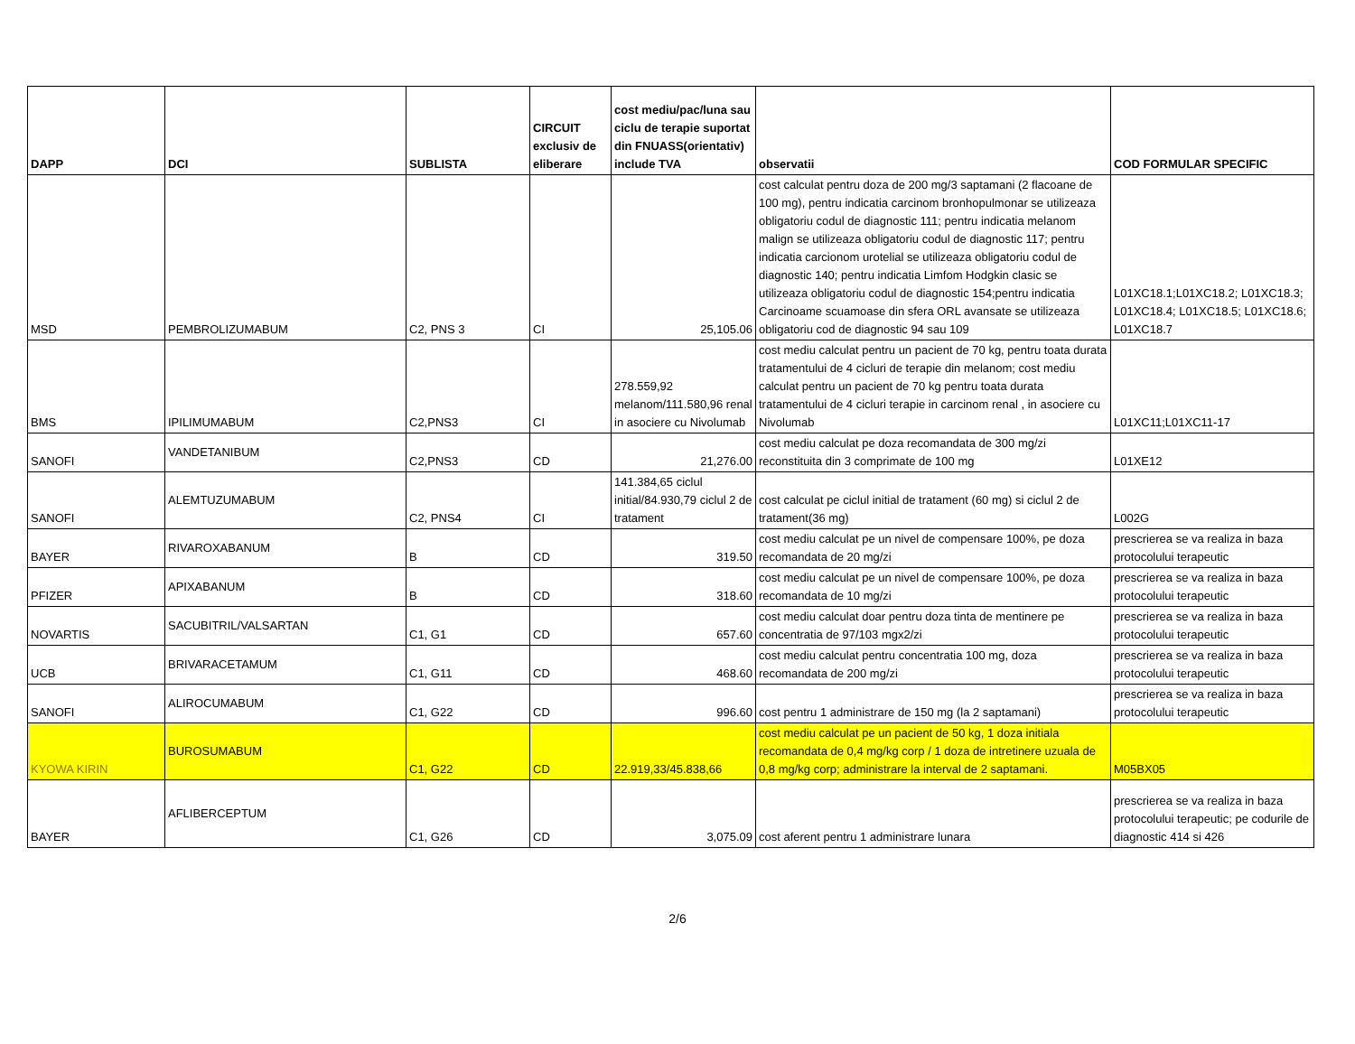| DAPP | DCI | SUBLISTA | CIRCUIT exclusiv de eliberare | cost mediu/pac/luna sau ciclu de terapie suportat din FNUASS(orientativ) include TVA | observatii | COD FORMULAR SPECIFIC |
| --- | --- | --- | --- | --- | --- | --- |
| MSD | PEMBROLIZUMABUM | C2, PNS 3 | CI | 25,105.06 | cost calculat pentru doza de 200 mg/3 saptamani (2 flacoane de 100 mg), pentru indicatia carcinom bronhopulmonar se utilizeaza obligatoriu codul de diagnostic 111; pentru indicatia melanom malign se utilizeaza obligatoriu codul de diagnostic 117; pentru indicatia carcionom urotelial se utilizeaza obligatoriu codul de diagnostic 140; pentru indicatia Limfom Hodgkin clasic se utilizeaza obligatoriu codul de diagnostic 154;pentru indicatia Carcinoame scuamoase din sfera ORL avansate se utilizeaza obligatoriu cod de diagnostic 94 sau 109 | L01XC18.1;L01XC18.2; L01XC18.3; L01XC18.4; L01XC18.5; L01XC18.6; L01XC18.7 |
| BMS | IPILIMUMABUM | C2,PNS3 | CI | 278.559,92 melanom/111.580,96 renal in asociere cu Nivolumab | cost mediu calculat pentru un pacient de 70 kg, pentru toata durata tratamentului de 4 cicluri de terapie din melanom; cost mediu calculat pentru un pacient de 70 kg pentru toata durata tratamentului de 4 cicluri terapie in carcinom renal , in asociere cu Nivolumab | L01XC11;L01XC11-17 |
| SANOFI | VANDETANIBUM | C2,PNS3 | CD | 21,276.00 | cost mediu calculat pe doza recomandata de 300 mg/zi reconstituita din 3 comprimate de 100 mg | L01XE12 |
| SANOFI | ALEMTUZUMABUM | C2, PNS4 | CI | 141.384,65 ciclul initial/84.930,79 ciclul 2 de tratament | cost calculat pe ciclul initial de tratament (60 mg) si ciclul 2 de tratament(36 mg) | L002G |
| BAYER | RIVAROXABANUM | B | CD | 319.50 | cost mediu calculat pe un nivel de compensare 100%, pe doza recomandata de 20 mg/zi | prescrierea se va realiza in baza protocolului terapeutic |
| PFIZER | APIXABANUM | B | CD | 318.60 | cost mediu calculat pe un nivel de compensare 100%, pe doza recomandata de 10 mg/zi | prescrierea se va realiza in baza protocolului terapeutic |
| NOVARTIS | SACUBITRIL/VALSARTAN | C1, G1 | CD | 657.60 | cost mediu calculat doar pentru doza tinta de mentinere pe concentratia de 97/103 mgx2/zi | prescrierea se va realiza in baza protocolului terapeutic |
| UCB | BRIVARACETAMUM | C1, G11 | CD | 468.60 | cost mediu calculat pentru concentratia 100 mg, doza recomandata de 200 mg/zi | prescrierea se va realiza in baza protocolului terapeutic |
| SANOFI | ALIROCUMABUM | C1, G22 | CD | 996.60 | cost pentru 1 administrare de 150 mg (la 2 saptamani) | prescrierea se va realiza in baza protocolului terapeutic |
| KYOWA KIRIN | BUROSUMABUM | C1, G22 | CD | 22.919,33/45.838,66 | cost mediu calculat pe un pacient de 50 kg, 1 doza initiala recomandata de 0,4 mg/kg corp / 1 doza de intretinere uzuala de 0,8 mg/kg corp; administrare la interval de 2 saptamani. | M05BX05 |
| BAYER | AFLIBERCEPTUM | C1, G26 | CD | 3,075.09 | cost aferent pentru 1 administrare lunara | prescrierea se va realiza in baza protocolului terapeutic; pe codurile de diagnostic 414 si 426 |
2/6